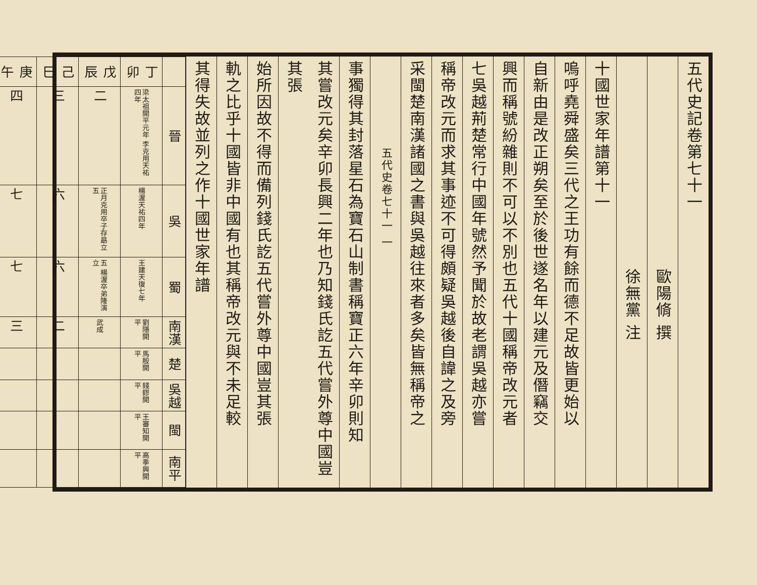五代史記卷第七十一
歐陽脩 撰
徐無黨 注
十國世家年譜第十一
嗚呼堯舜盛矣三代之王功有餘而德不足故皆更始以
自新由是改正朔矣至於後世遂名年以建元及僭竊交
興而稱號紛雜則不可以不別也五代十國稱帝改元者
七吳越荊楚常行中國年號然予聞於故老謂吳越亦嘗
稱帝改元而求其事迹不可得頗疑吳越後自諱之及旁
采閩楚南漢諸國之書與吳越往來者多矣皆無稱帝之
五代史卷七十一 一
事獨得其封落星石為寶石山制書稱寶正六年辛卯則知
其嘗改元矣辛卯長興二年也乃知錢氏訖五代嘗外尊中國豈其張
始所因故不得而備列錢氏訖五代嘗外尊中國豈其張
軌之比乎十國皆非中國有也其稱帝改元與不未足較
其得失故並列之作十國世家年譜
| | 晉 | 吳 | 蜀 | 南漢 | 楚 | 吳越 | 閩 | 南平 |
| --- | --- | --- | --- | --- | --- | --- | --- | --- |
| 丁卯 | 梁太祖開平元年 李克用天祐四年 | 楊渥天祐四年 | 王建天復七年 | 劉隱開平 | 馬殷開平 | 錢鏐開平 | 王審知開平 | 高季興開平 |
| 戊辰 | 二 | 正月克用卒子存勗立 五 | 五 楊渥卒弟隆演立 | 武成 | | | | |
| 己巳 | 三 | 六 | 六 | 二 | | | | |
| 庚午 | 四 | 七 | 七 | 三 | | | | |